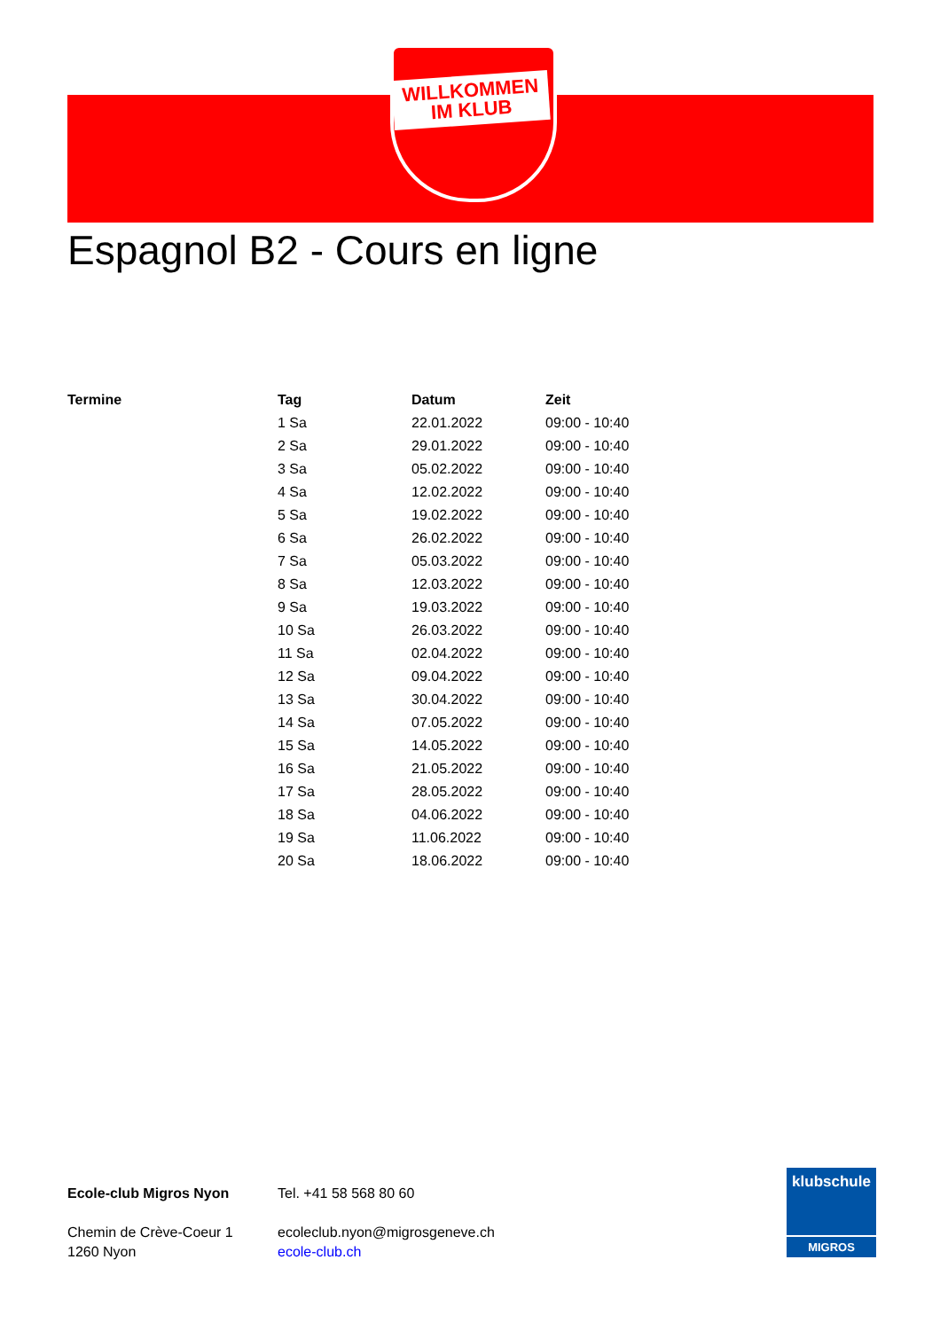WILLKOMMEN
IM KLUB
Espagnol B2 - Cours en ligne
| Termine | Tag | Datum | Zeit |
| --- | --- | --- | --- |
| | 1 Sa | 22.01.2022 | 09:00 - 10:40 |
| | 2 Sa | 29.01.2022 | 09:00 - 10:40 |
| | 3 Sa | 05.02.2022 | 09:00 - 10:40 |
| | 4 Sa | 12.02.2022 | 09:00 - 10:40 |
| | 5 Sa | 19.02.2022 | 09:00 - 10:40 |
| | 6 Sa | 26.02.2022 | 09:00 - 10:40 |
| | 7 Sa | 05.03.2022 | 09:00 - 10:40 |
| | 8 Sa | 12.03.2022 | 09:00 - 10:40 |
| | 9 Sa | 19.03.2022 | 09:00 - 10:40 |
| | 10 Sa | 26.03.2022 | 09:00 - 10:40 |
| | 11 Sa | 02.04.2022 | 09:00 - 10:40 |
| | 12 Sa | 09.04.2022 | 09:00 - 10:40 |
| | 13 Sa | 30.04.2022 | 09:00 - 10:40 |
| | 14 Sa | 07.05.2022 | 09:00 - 10:40 |
| | 15 Sa | 14.05.2022 | 09:00 - 10:40 |
| | 16 Sa | 21.05.2022 | 09:00 - 10:40 |
| | 17 Sa | 28.05.2022 | 09:00 - 10:40 |
| | 18 Sa | 04.06.2022 | 09:00 - 10:40 |
| | 19 Sa | 11.06.2022 | 09:00 - 10:40 |
| | 20 Sa | 18.06.2022 | 09:00 - 10:40 |
Ecole-club Migros Nyon
Chemin de Crève-Coeur 1
1260 Nyon
Tel. +41 58 568 80 60
ecoleclub.nyon@migrosgeneve.ch
ecole-club.ch
klubschule
MIGROS